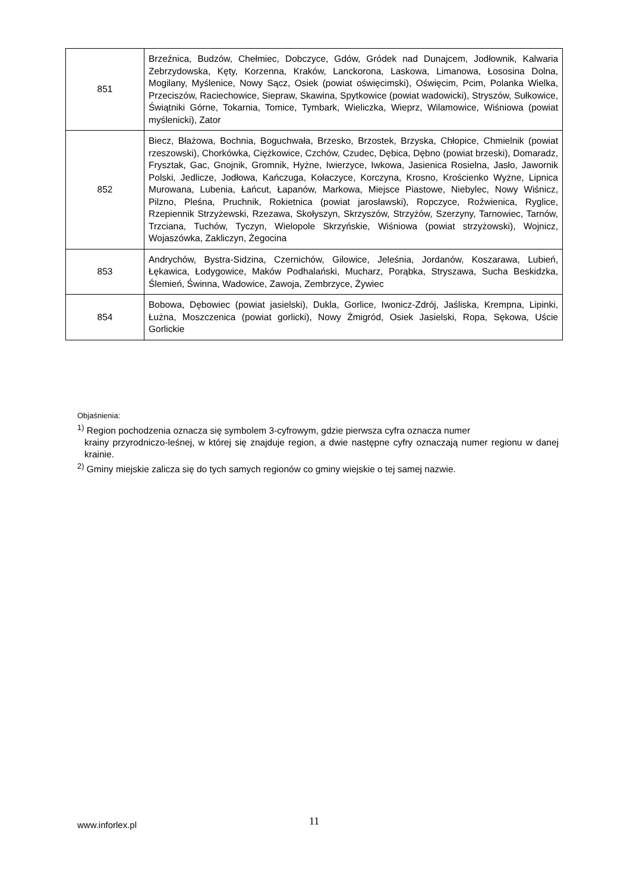| 851 | Brzeźnica, Budzów, Chełmiec, Dobczyce, Gdów, Gródek nad Dunajcem, Jodłownik, Kalwaria Zebrzydowska, Kęty, Korzenna, Kraków, Lanckorona, Laskowa, Limanowa, Łososina Dolna, Mogilany, Myślenice, Nowy Sącz, Osiek (powiat oświęcimski), Oświęcim, Pcim, Polanka Wielka, Przeciszów, Raciechowice, Siepraw, Skawina, Spytkowice (powiat wadowicki), Stryszów, Sułkowice, Świątniki Górne, Tokarnia, Tomice, Tymbark, Wieliczka, Wieprz, Wilamowice, Wiśniowa (powiat myślenicki), Zator |
| 852 | Biecz, Błażowa, Bochnia, Boguchwała, Brzesko, Brzostek, Brzyska, Chłopice, Chmielnik (powiat rzeszowski), Chorkówka, Ciężkowice, Czchów, Czudec, Dębica, Dębno (powiat brzeski), Domaradz, Frysztak, Gac, Gnojnik, Gromnik, Hyżne, Iwierzyce, Iwkowa, Jasienica Rosielna, Jasło, Jawornik Polski, Jedlicze, Jodłowa, Kańczuga, Kołaczyce, Korczyna, Krosno, Krościenko Wyżne, Lipnica Murowana, Lubenia, Łańcut, Łapanów, Markowa, Miejsce Piastowe, Niebylec, Nowy Wiśnicz, Pilzno, Pleśna, Pruchnik, Rokietnica (powiat jarosławski), Ropczyce, Roźwienica, Ryglice, Rzepiennik Strzyżewski, Rzezawa, Skołyszyn, Skrzyszów, Strzyżów, Szerzyny, Tarnowiec, Tarnów, Trzciana, Tuchów, Tyczyn, Wielopole Skrzyńskie, Wiśniowa (powiat strzyżowski), Wojnicz, Wojaszówka, Zakliczyn, Żegocina |
| 853 | Andrychów, Bystra-Sidzina, Czernichów, Gilowice, Jeleśnia, Jordanów, Koszarawa, Lubień, Łękawica, Łodygowice, Maków Podhalański, Mucharz, Porąbka, Stryszawa, Sucha Beskidzka, Ślemień, Świnna, Wadowice, Zawoja, Zembrzyce, Żywiec |
| 854 | Bobowa, Dębowiec (powiat jasielski), Dukla, Gorlice, Iwonicz-Zdrój, Jaśliska, Krempna, Lipinki, Łużna, Moszczenica (powiat gorlicki), Nowy Żmigród, Osiek Jasielski, Ropa, Sękowa, Uście Gorlickie |
Objaśnienia:
<sup>1)</sup> Region pochodzenia oznacza się symbolem 3-cyfrowym, gdzie pierwsza cyfra oznacza numer
krainy przyrodniczo-leśnej, w której się znajduje region, a dwie następne cyfry oznaczają numer regionu w danej krainie.
<sup>2)</sup> Gminy miejskie zalicza się do tych samych regionów co gminy wiejskie o tej samej nazwie.
www.inforlex.pl 11